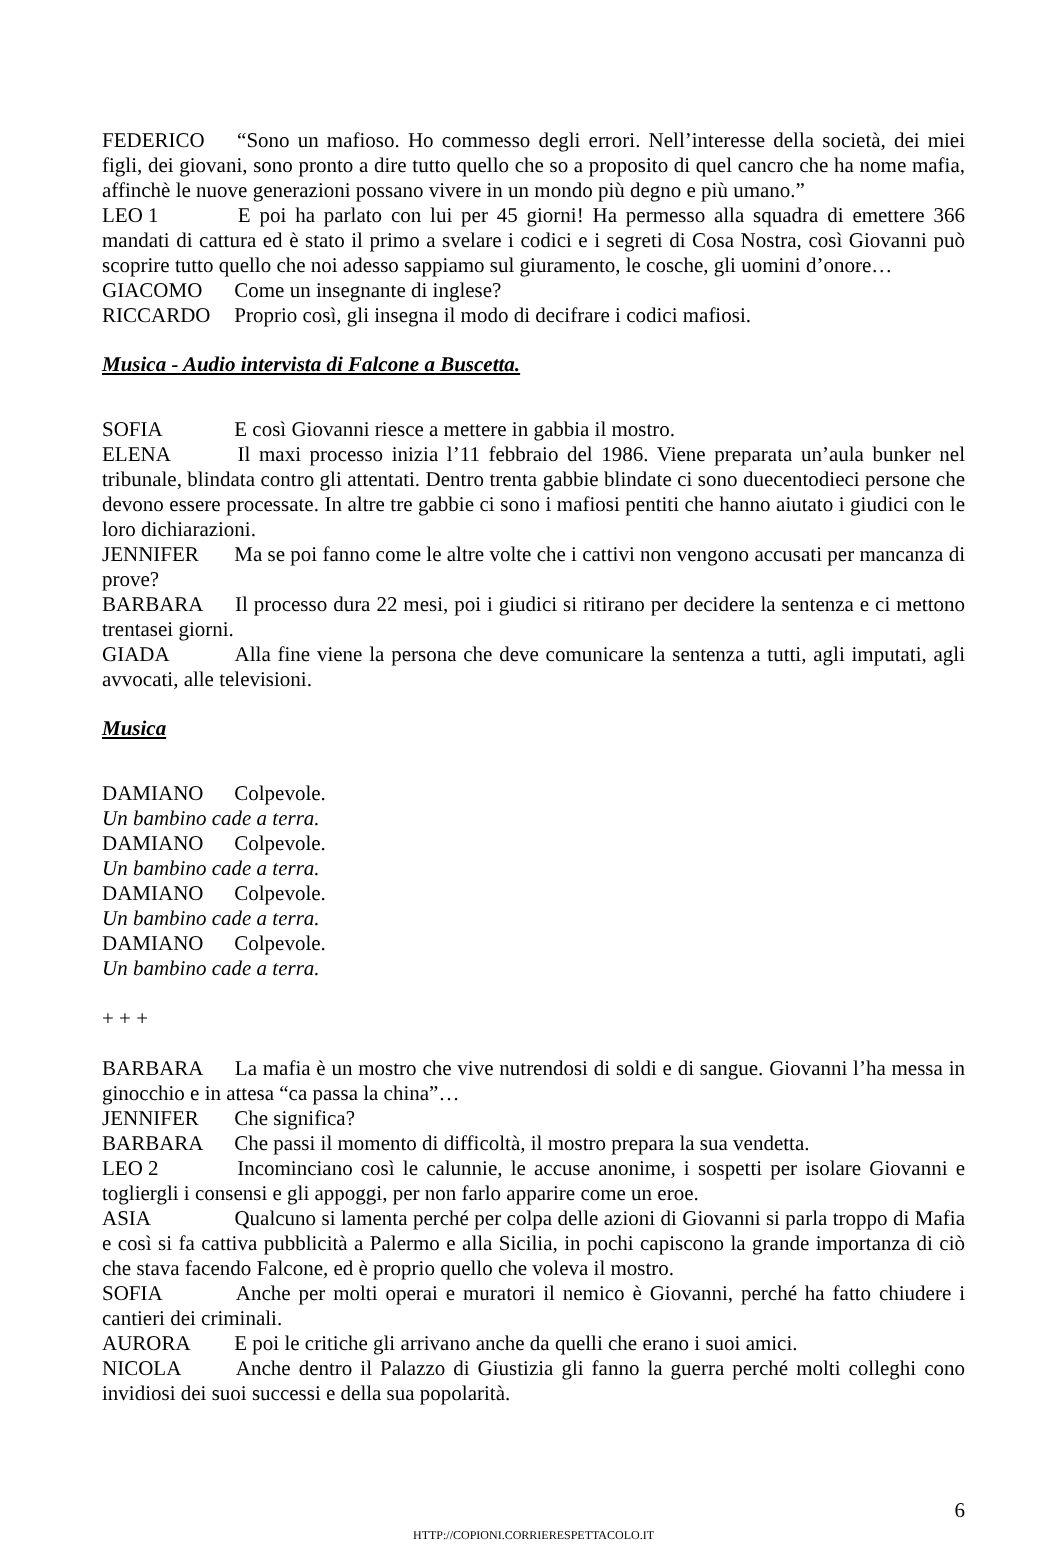FEDERICO “Sono un mafioso. Ho commesso degli errori. Nell’interesse della società, dei miei figli, dei giovani, sono pronto a dire tutto quello che so a proposito di quel cancro che ha nome mafia, affinchè le nuove generazioni possano vivere in un mondo più degno e più umano.”
LEO 1 E poi ha parlato con lui per 45 giorni! Ha permesso alla squadra di emettere 366 mandati di cattura ed è stato il primo a svelare i codici e i segreti di Cosa Nostra, così Giovanni può scoprire tutto quello che noi adesso sappiamo sul giuramento, le cosche, gli uomini d’onore…
GIACOMO Come un insegnante di inglese?
RICCARDO Proprio così, gli insegna il modo di decifrare i codici mafiosi.
Musica - Audio intervista di Falcone a Buscetta.
SOFIA E così Giovanni riesce a mettere in gabbia il mostro.
ELENA Il maxi processo inizia l’11 febbraio del 1986. Viene preparata un’aula bunker nel tribunale, blindata contro gli attentati. Dentro trenta gabbie blindate ci sono duecentodieci persone che devono essere processate. In altre tre gabbie ci sono i mafiosi pentiti che hanno aiutato i giudici con le loro dichiarazioni.
JENNIFER Ma se poi fanno come le altre volte che i cattivi non vengono accusati per mancanza di prove?
BARBARA Il processo dura 22 mesi, poi i giudici si ritirano per decidere la sentenza e ci mettono trentasei giorni.
GIADA Alla fine viene la persona che deve comunicare la sentenza a tutti, agli imputati, agli avvocati, alle televisioni.
Musica
DAMIANO Colpevole.
Un bambino cade a terra.
DAMIANO Colpevole.
Un bambino cade a terra.
DAMIANO Colpevole.
Un bambino cade a terra.
DAMIANO Colpevole.
Un bambino cade a terra.
+ + +
BARBARA La mafia è un mostro che vive nutrendosi di soldi e di sangue. Giovanni l’ha messa in ginocchio e in attesa “ca passa la china”…
JENNIFER Che significa?
BARBARA Che passi il momento di difficoltà, il mostro prepara la sua vendetta.
LEO 2 Incominciano così le calunnie, le accuse anonime, i sospetti per isolare Giovanni e togliergli i consensi e gli appoggi, per non farlo apparire come un eroe.
ASIA Qualcuno si lamenta perché per colpa delle azioni di Giovanni si parla troppo di Mafia e così si fa cattiva pubblicità a Palermo e alla Sicilia, in pochi capiscono la grande importanza di ciò che stava facendo Falcone, ed è proprio quello che voleva il mostro.
SOFIA Anche per molti operai e muratori il nemico è Giovanni, perché ha fatto chiudere i cantieri dei criminali.
AURORA E poi le critiche gli arrivano anche da quelli che erano i suoi amici.
NICOLA Anche dentro il Palazzo di Giustizia gli fanno la guerra perché molti colleghi cono invidiosi dei suoi successi e della sua popolarità.
6
HTTP://COPIONI.CORRIERESPETTACOLO.IT